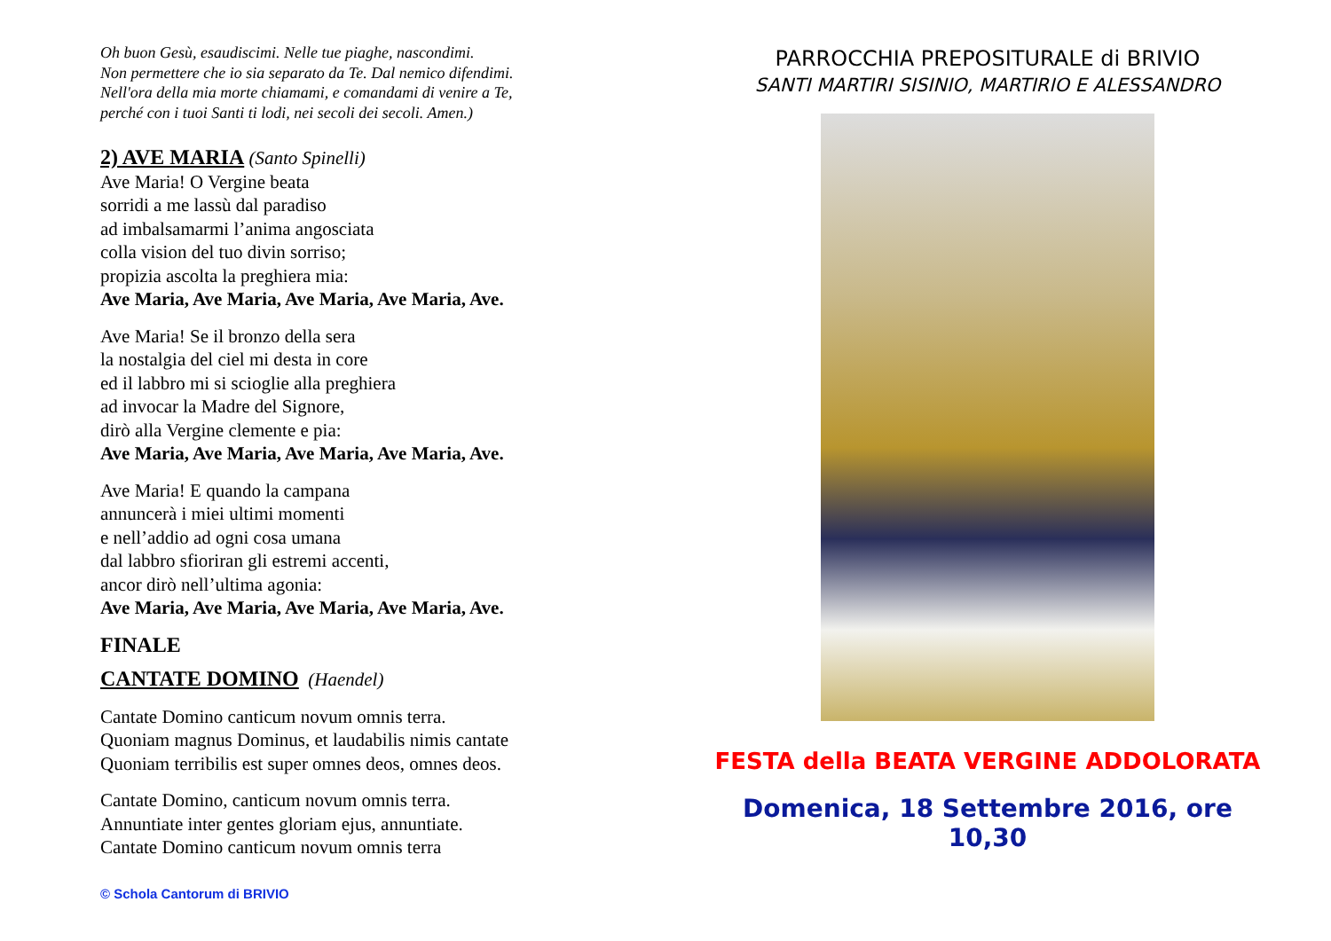Oh buon Gesù, esaudiscimi. Nelle tue piaghe, nascondimi.
Non permettere che io sia separato da Te. Dal nemico difendimi.
Nell'ora della mia morte chiamami, e comandami di venire a Te,
perché con i tuoi Santi ti lodi, nei secoli dei secoli. Amen.)
2) AVE MARIA (Santo Spinelli)
Ave Maria! O Vergine beata
sorridi a me lassù dal paradiso
ad imbalsamarmi l’anima angosciata
colla vision del tuo divin sorriso;
propizia ascolta la preghiera mia:
Ave Maria, Ave Maria, Ave Maria, Ave Maria, Ave.
Ave Maria! Se il bronzo della sera
la nostalgia del ciel mi desta in core
ed il labbro mi si scioglie alla preghiera
ad invocar la Madre del Signore,
dirò alla Vergine clemente e pia:
Ave Maria, Ave Maria, Ave Maria, Ave Maria, Ave.
Ave Maria! E quando la campana
annuncerà i miei ultimi momenti
e nell’addio ad ogni cosa umana
dal labbro sfioriran gli estremi accenti,
ancor dirò nell’ultima agonia:
Ave Maria, Ave Maria, Ave Maria, Ave Maria, Ave.
FINALE
CANTATE DOMINO (Haendel)
Cantate Domino canticum novum omnis terra.
Quoniam magnus Dominus, et laudabilis nimis cantate
Quoniam terribilis est super omnes deos, omnes deos.
Cantate Domino, canticum novum omnis terra.
Annuntiate inter gentes gloriam ejus, annuntiate.
Cantate Domino canticum novum omnis terra
© Schola Cantorum di BRIVIO
PARROCCHIA PREPOSITURALE di BRIVIO
SANTI MARTIRI SISINIO, MARTIRIO E ALESSANDRO
FESTA della BEATA VERGINE ADDOLORATA
Domenica, 18 Settembre 2016, ore 10,30